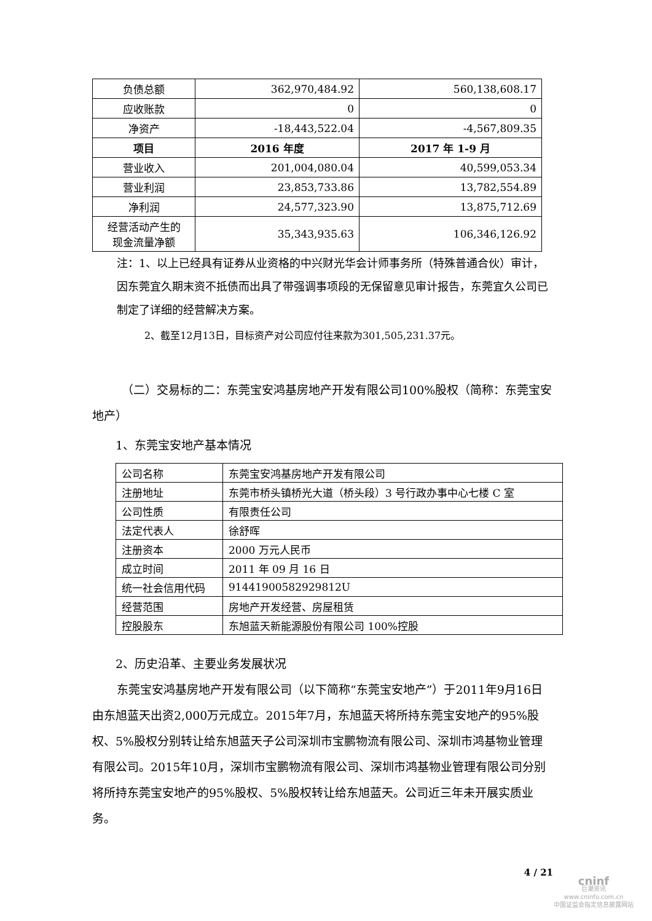| 负债总额 | 362,970,484.92 | 560,138,608.17 |
| 应收账款 | 0 | 0 |
| 净资产 | -18,443,522.04 | -4,567,809.35 |
| 项目 | 2016 年度 | 2017 年 1-9 月 |
| 营业收入 | 201,004,080.04 | 40,599,053.34 |
| 营业利润 | 23,853,733.86 | 13,782,554.89 |
| 净利润 | 24,577,323.90 | 13,875,712.69 |
| 经营活动产生的 现金流量净额 | 35,343,935.63 | 106,346,126.92 |
注：1、以上已经具有证券从业资格的中兴财光华会计师事务所（特殊普通合伙）审计，因东莞宜久期末资不抵债而出具了带强调事项段的无保留意见审计报告，东莞宜久公司已制定了详细的经营解决方案。
2、截至12月13日，目标资产对公司应付往来款为301,505,231.37元。
（二）交易标的二：东莞宝安鸿基房地产开发有限公司100%股权（简称：东莞宝安地产）
1、东莞宝安地产基本情况
| 公司名称 | 东莞宝安鸿基房地产开发有限公司 |
| 注册地址 | 东莞市桥头镇桥光大道（桥头段）3 号行政办事中心七楼 C 室 |
| 公司性质 | 有限责任公司 |
| 法定代表人 | 徐舒晖 |
| 注册资本 | 2000 万元人民币 |
| 成立时间 | 2011 年 09 月 16 日 |
| 统一社会信用代码 | 91441900582929812U |
| 经营范围 | 房地产开发经营、房屋租赁 |
| 控股股东 | 东旭蓝天新能源股份有限公司 100%控股 |
2、历史沿革、主要业务发展状况
东莞宝安鸿基房地产开发有限公司（以下简称“东莞宝安地产”）于2011年9月16日由东旭蓝天出资2,000万元成立。2015年7月，东旭蓝天将所持东莞宝安地产的95%股权、5%股权分别转让给东旭蓝天子公司深圳市宝鹏物流有限公司、深圳市鸿基物业管理有限公司。2015年10月，深圳市宝鹏物流有限公司、深圳市鸿基物业管理有限公司分别将所持东莞宝安地产的95%股权、5%股权转让给东旭蓝天。公司近三年未开展实质业务。
4 / 21
cninf
巨潮资讯
www.cninfo.com.cn
中国证监会指定信息披露网站